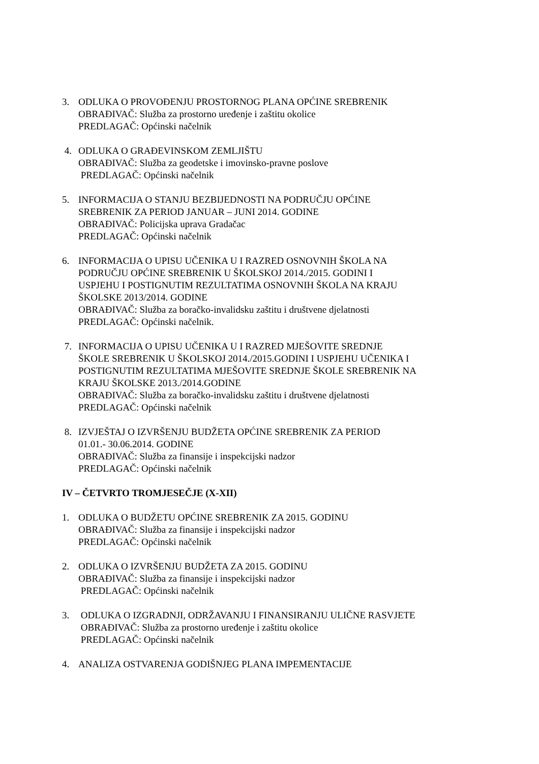3. ODLUKA O PROVOĐENJU PROSTORNOG PLANA OPĆINE SREBRENIK
OBRAĐIVAČ: Služba za prostorno uređenje i zaštitu okolice
PREDLAGAČ: Općinski načelnik
4. ODLUKA O GRAĐEVINSKOM ZEMLJIŠTU
OBRAĐIVAČ: Služba za geodetske i imovinsko-pravne poslove
PREDLAGAČ: Općinski načelnik
5. INFORMACIJA O STANJU BEZBIJEDNOSTI NA PODRUČJU OPĆINE
SREBRENIK ZA PERIOD JANUAR – JUNI 2014. GODINE
OBRAĐIVAČ: Policijska uprava Gradačac
PREDLAGAČ: Općinski načelnik
6. INFORMACIJA O UPISU UČENIKA U I RAZRED OSNOVNIH ŠKOLA NA
PODRUČJU OPĆINE SREBRENIK U ŠKOLSKOJ 2014./2015. GODINI I
USPJEHU I POSTIGNUTIM REZULTATIMA OSNOVNIH ŠKOLA NA KRAJU
ŠKOLSKE 2013/2014. GODINE
OBRAĐIVAČ: Služba za boračko-invalidsku zaštitu i društvene djelatnosti
PREDLAGAČ: Općinski načelnik.
7. INFORMACIJA O UPISU UČENIKA U I RAZRED MJEŠOVITE SREDNJE
ŠKOLE SREBRENIK U ŠKOLSKOJ 2014./2015.GODINI I USPJEHU UČENIKA I
POSTIGNUTIM REZULTATIMA MJEŠOVITE SREDNJE ŠKOLE SREBRENIK NA
KRAJU ŠKOLSKE 2013./2014.GODINE
OBRAĐIVAČ: Služba za boračko-invalidsku zaštitu i društvene djelatnosti
PREDLAGAČ: Općinski načelnik
8. IZVJEŠTAJ O IZVRŠENJU BUDŽETA OPĆINE SREBRENIK ZA PERIOD
01.01.- 30.06.2014. GODINE
OBRAĐIVAČ: Služba za finansije i inspekcijski nadzor
PREDLAGAČ: Općinski načelnik
IV – ČETVRTO TROMJESEČJE (X-XII)
1. ODLUKA O BUDŽETU OPĆINE SREBRENIK ZA 2015. GODINU
OBRAĐIVAČ: Služba za finansije i inspekcijski nadzor
PREDLAGAČ: Općinski načelnik
2. ODLUKA O IZVRŠENJU BUDŽETA ZA 2015. GODINU
OBRAĐIVAČ: Služba za finansije i inspekcijski nadzor
PREDLAGAČ: Općinski načelnik
3. ODLUKA O IZGRADNJI, ODRŽAVANJU I FINANSIRANJU ULIČNE RASVJETE
OBRAĐIVAČ: Služba za prostorno uređenje i zaštitu okolice
PREDLAGAČ: Općinski načelnik
4. ANALIZA OSTVARENJA GODIŠNJEG PLANA IMPEMENTACIJE